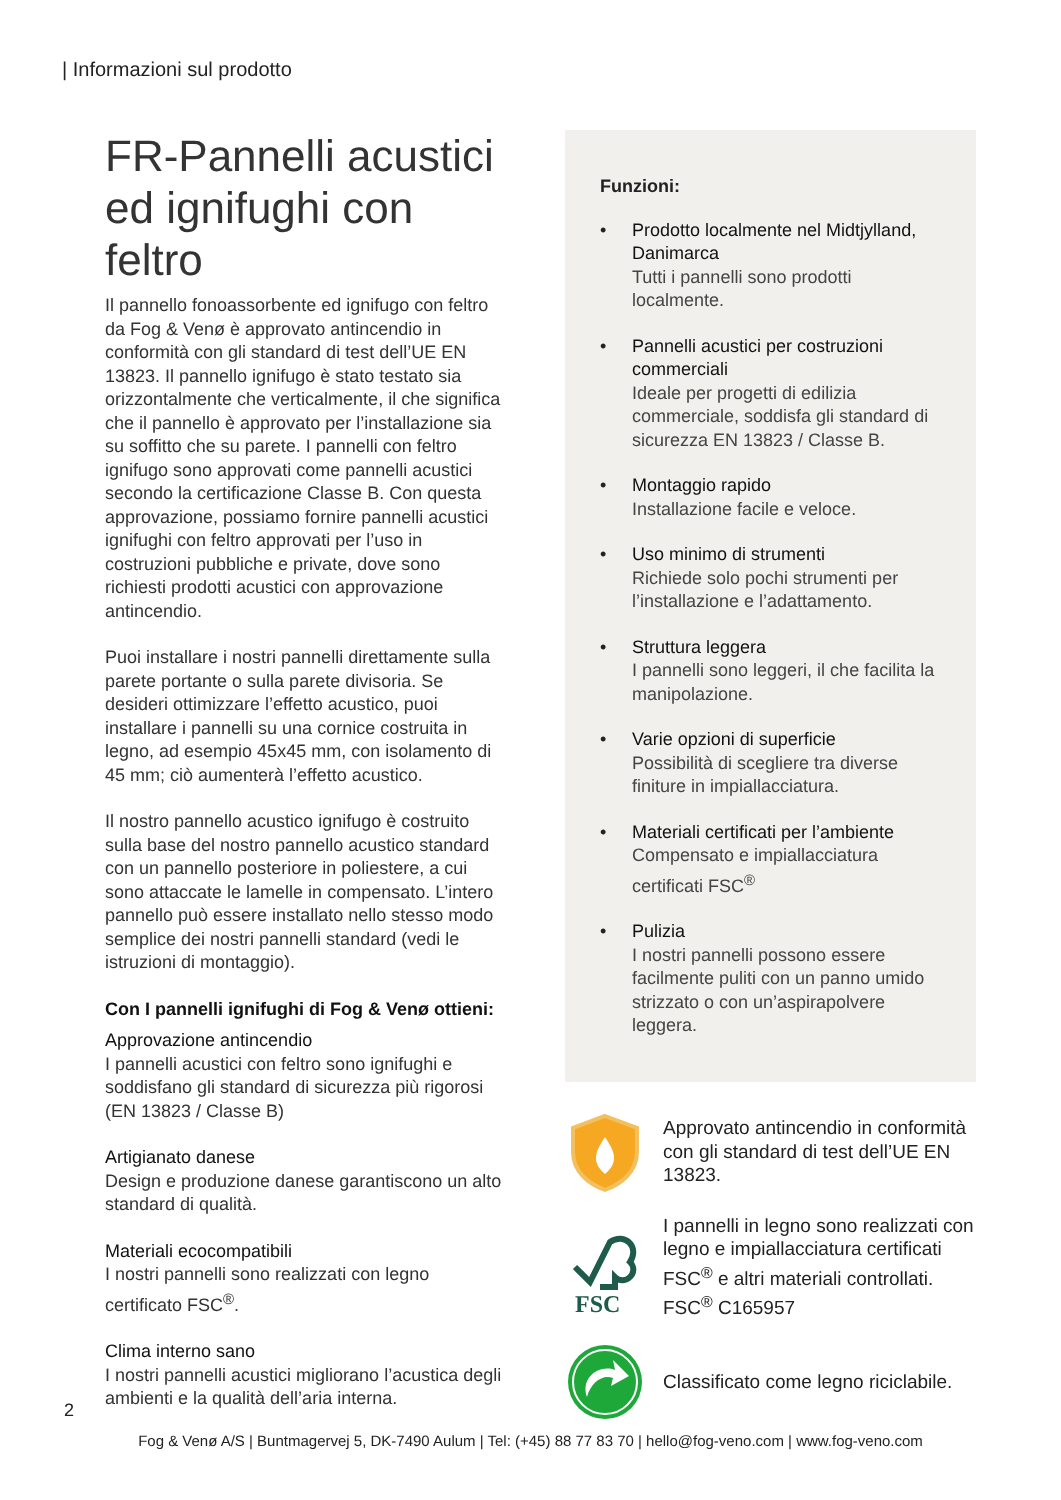| Informazioni sul prodotto
FR-Pannelli acustici ed ignifughi con feltro
Il pannello fonoassorbente ed ignifugo con feltro da Fog & Venø è approvato antincendio in conformità con gli standard di test dell’UE EN 13823. Il pannello ignifugo è stato testato sia orizzontalmente che verticalmente, il che significa che il pannello è approvato per l’installazione sia su soffitto che su parete. I pannelli con feltro ignifugo sono approvati come pannelli acustici secondo la certificazione Classe B. Con questa approvazione, possiamo fornire pannelli acustici ignifughi con feltro approvati per l’uso in costruzioni pubbliche e private, dove sono richiesti prodotti acustici con approvazione antincendio.
Puoi installare i nostri pannelli direttamente sulla parete portante o sulla parete divisoria. Se desideri ottimizzare l’effetto acustico, puoi installare i pannelli su una cornice costruita in legno, ad esempio 45x45 mm, con isolamento di 45 mm; ciò aumenterà l’effetto acustico.
Il nostro pannello acustico ignifugo è costruito sulla base del nostro pannello acustico standard con un pannello posteriore in poliestere, a cui sono attaccate le lamelle in compensato. L’intero pannello può essere installato nello stesso modo semplice dei nostri pannelli standard (vedi le istruzioni di montaggio).
Con I pannelli ignifughi di Fog & Venø ottieni:
Approvazione antincendio
I pannelli acustici con feltro sono ignifughi e soddisfano gli standard di sicurezza più rigorosi (EN 13823 / Classe B)
Artigianato danese
Design e produzione danese garantiscono un alto standard di qualità.
Materiali ecocompatibili
I nostri pannelli sono realizzati con legno certificato FSC<sup>®</sup>.
Clima interno sano
I nostri pannelli acustici migliorano l’acustica degli ambienti e la qualità dell’aria interna.
Funzioni:
• Prodotto localmente nel Midtjylland, Danimarca
Tutti i pannelli sono prodotti localmente.
• Pannelli acustici per costruzioni commerciali
Ideale per progetti di edilizia commerciale, soddisfa gli standard di sicurezza EN 13823 / Classe B.
• Montaggio rapido
Installazione facile e veloce.
• Uso minimo di strumenti
Richiede solo pochi strumenti per l’installazione e l’adattamento.
• Struttura leggera
I pannelli sono leggeri, il che facilita la manipolazione.
• Varie opzioni di superficie
Possibilità di scegliere tra diverse finiture in impiallacciatura.
• Materiali certificati per l’ambiente
Compensato e impiallacciatura certificati FSC<sup>®</sup>
• Pulizia
I nostri pannelli possono essere facilmente puliti con un panno umido strizzato o con un’aspirapolvere leggera.
Approvato antincendio in conformità con gli standard di test dell’UE EN 13823.
FSC
I pannelli in legno sono realizzati con legno e impiallacciatura certificati FSC<sup>®</sup> e altri materiali controllati. FSC<sup>®</sup> C165957
Classificato come legno riciclabile.
2
Fog & Venø A/S | Buntmagervej 5, DK-7490 Aulum | Tel: (+45) 88 77 83 70 | hello@fog-veno.com | www.fog-veno.com